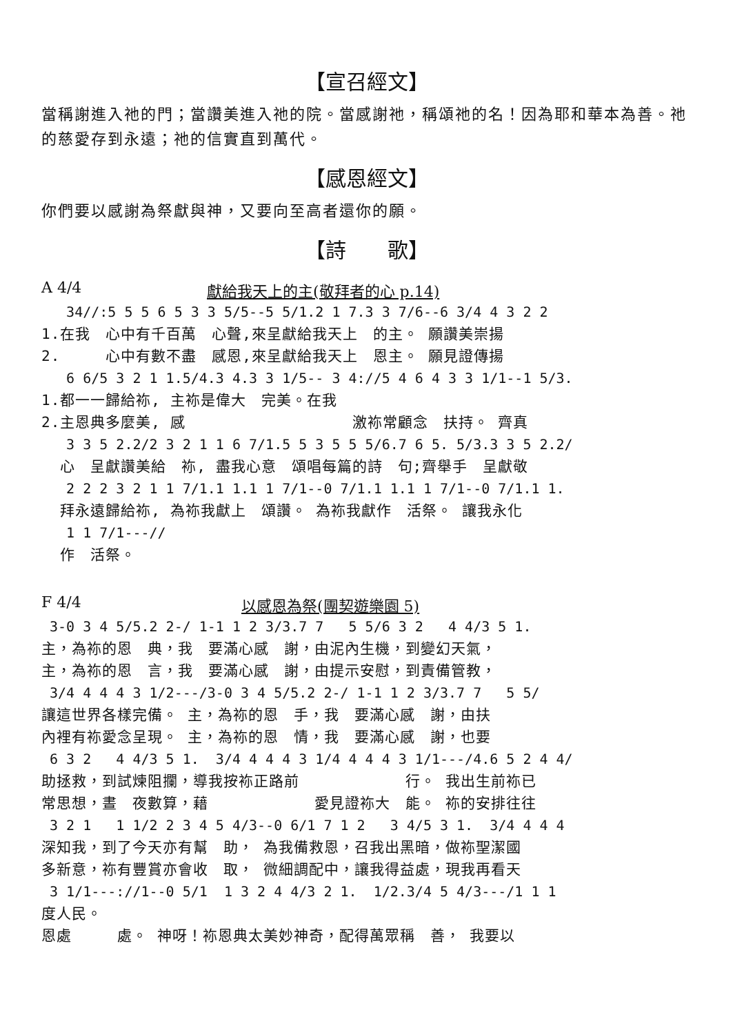【宣召經文】
當稱謝進入祂的門；當讚美進入祂的院。當感謝祂，稱頌祂的名！因為耶和華本為善。祂的慈愛存到永遠；祂的信實直到萬代。
【感恩經文】
你們要以感謝為祭獻與神，又要向至高者還你的願。
【詩　　歌】
A 4/4 獻給我天上的主(敬拜者的心 p.14)
   34//:5 5 5 6 5 3 3 5/5--5 5/1.2 1 7.3 3 7/6--6 3/4 4 3 2 2
1.在我　心中有千百萬　心聲,來呈獻給我天上　的主。 願讚美崇揚
2.　　　心中有數不盡　感恩,來呈獻給我天上　恩主。 願見證傳揚
   6 6/5 3 2 1 1.5/4.3 4.3 3 1/5-- 3 4://5 4 6 4 3 3 1/1--1 5/3.
1.都一一歸給袮, 主袮是偉大　完美。在我
2.主恩典多麼美, 感　　　　　　　　　　　激袮常顧念　扶持。 齊真
   3 3 5 2.2/2 3 2 1 1 6 7/1.5 5 3 5 5 5/6.7 6 5. 5/3.3 3 5 2.2/
  心　呈獻讚美給　袮, 盡我心意　頌唱每篇的詩　句;齊舉手　呈獻敬
   2 2 2 3 2 1 1 7/1.1 1.1 1 7/1--0 7/1.1 1.1 1 7/1--0 7/1.1 1.
  拜永遠歸給袮, 為袮我獻上　頌讚。 為袮我獻作　活祭。 讓我永化
   1 1 7/1---//
  作　活祭。
F 4/4 以感恩為祭(團契遊樂園 5)
 3-0 3 4 5/5.2 2-/ 1-1 1 2 3/3.7 7   5 5/6 3 2   4 4/3 5 1.
主，為袮的恩　典，我　要滿心感　謝，由泥內生機，到變幻天氣，
主，為袮的恩　言，我　要滿心感　謝，由提示安慰，到責備管教，
 3/4 4 4 4 3 1/2---/3-0 3 4 5/5.2 2-/ 1-1 1 2 3/3.7 7   5 5/
讓這世界各樣完備。 主，為袮的恩　手，我　要滿心感　謝，由扶
內裡有袮愛念呈現。 主，為袮的恩　情，我　要滿心感　謝，也要
 6 3 2   4 4/3 5 1.  3/4 4 4 4 3 1/4 4 4 4 3 1/1---/4.6 5 2 4 4/
助拯救，到試煉阻攔，導我按袮正路前　　　　　　　行。 我出生前袮已
常思想，晝　夜數算，藉　　　　　　　愛見證袮大　能。 袮的安排往往
 3 2 1   1 1/2 2 3 4 5 4/3--0 6/1 7 1 2   3 4/5 3 1.  3/4 4 4 4
深知我，到了今天亦有幫　助， 為我備救恩，召我出黑暗，做袮聖潔國
多新意，袮有豐賞亦會收　取， 微細調配中，讓我得益處，現我再看天
 3 1/1---://1--0 5/1  1 3 2 4 4/3 2 1.  1/2.3/4 5 4/3---/1 1 1
度人民。
恩處　　　處。 神呀！袮恩典太美妙神奇，配得萬眾稱　善， 我要以